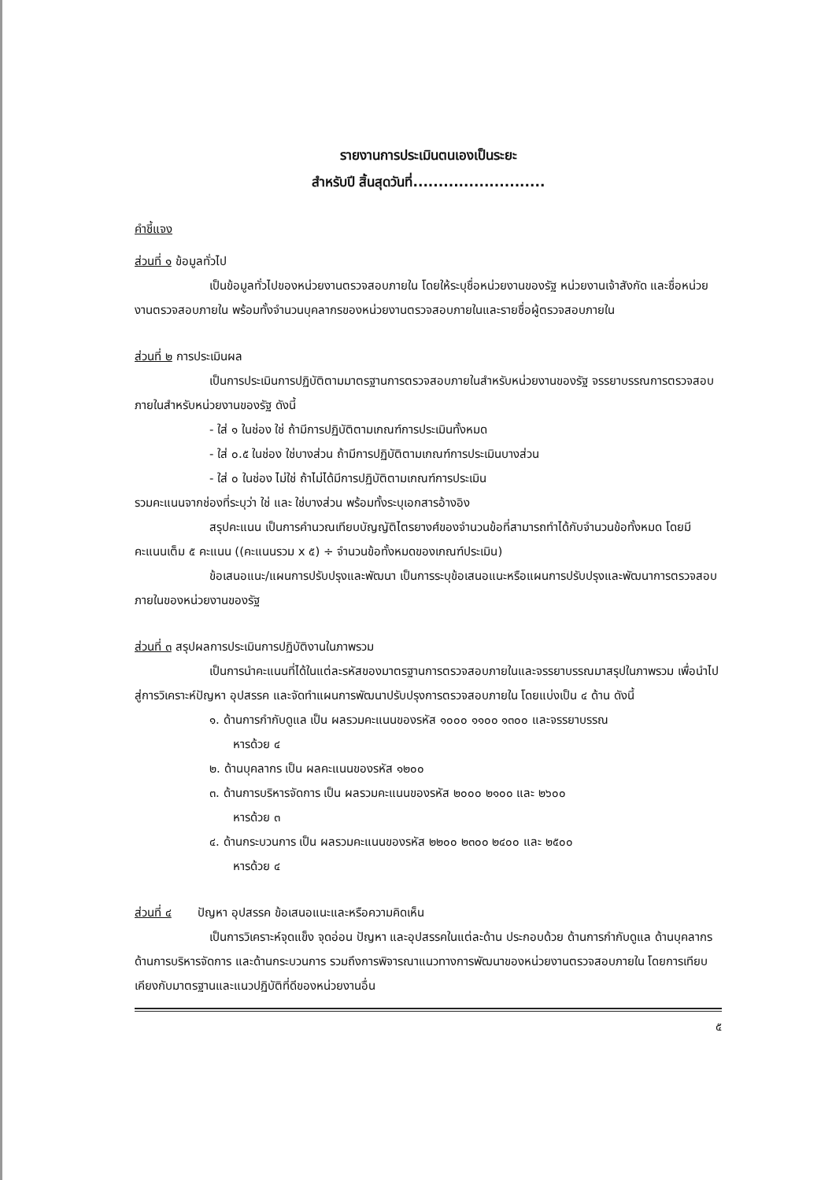รายงานการประเมินตนเองเป็นระยะ
สำหรับปี สิ้นสุดวันที่..........................
คำชี้แจง
ส่วนที่ ๑ ข้อมูลทั่วไป
เป็นข้อมูลทั่วไปของหน่วยงานตรวจสอบภายใน โดยให้ระบุชื่อหน่วยงานของรัฐ หน่วยงานเจ้าสังกัด และชื่อหน่วยงานตรวจสอบภายใน พร้อมทั้งจำนวนบุคลากรของหน่วยงานตรวจสอบภายในและรายชื่อผู้ตรวจสอบภายใน
ส่วนที่ ๒ การประเมินผล
เป็นการประเมินการปฏิบัติตามมาตรฐานการตรวจสอบภายในสำหรับหน่วยงานของรัฐ จรรยาบรรณการตรวจสอบภายในสำหรับหน่วยงานของรัฐ ดังนี้
- ใส่ ๑ ในช่อง ใช่ ถ้ามีการปฏิบัติตามเกณฑ์การประเมินทั้งหมด
- ใส่ ๐.๕ ในช่อง ใช่บางส่วน ถ้ามีการปฏิบัติตามเกณฑ์การประเมินบางส่วน
- ใส่ ๐ ในช่อง ไม่ใช่ ถ้าไม่ได้มีการปฏิบัติตามเกณฑ์การประเมิน
รวมคะแนนจากช่องที่ระบุว่า ใช่ และ ใช่บางส่วน พร้อมทั้งระบุเอกสารอ้างอิง
สรุปคะแนน เป็นการคำนวณเทียบบัญญัติไตรยางศ์ของจำนวนข้อที่สามารถทำได้กับจำนวนข้อทั้งหมด โดยมีคะแนนเต็ม ๕ คะแนน ((คะแนนรวม x ๕) ÷ จำนวนข้อทั้งหมดของเกณฑ์ประเมิน)
ข้อเสนอแนะ/แผนการปรับปรุงและพัฒนา เป็นการระบุข้อเสนอแนะหรือแผนการปรับปรุงและพัฒนาการตรวจสอบภายในของหน่วยงานของรัฐ
ส่วนที่ ๓ สรุปผลการประเมินการปฏิบัติงานในภาพรวม
เป็นการนำคะแนนที่ได้ในแต่ละรหัสของมาตรฐานการตรวจสอบภายในและจรรยาบรรณมาสรุปในภาพรวม เพื่อนำไปสู่การวิเคราะห์ปัญหา อุปสรรค และจัดทำแผนการพัฒนาปรับปรุงการตรวจสอบภายใน โดยแบ่งเป็น ๔ ด้าน ดังนี้
๑. ด้านการกำกับดูแล เป็น ผลรวมคะแนนของรหัส ๑๐๐๐ ๑๑๐๐ ๑๓๐๐ และจรรยาบรรณ
หารด้วย ๔
๒. ด้านบุคลากร เป็น ผลคะแนนของรหัส ๑๒๐๐
๓. ด้านการบริหารจัดการ เป็น ผลรวมคะแนนของรหัส ๒๐๐๐ ๒๑๐๐ และ ๒๖๐๐
หารด้วย ๓
๔. ด้านกระบวนการ เป็น ผลรวมคะแนนของรหัส ๒๒๐๐ ๒๓๐๐ ๒๔๐๐ และ ๒๕๐๐
หารด้วย ๔
ส่วนที่ ๔ ปัญหา อุปสรรค ข้อเสนอแนะและหรือความคิดเห็น
เป็นการวิเคราะห์จุดแข็ง จุดอ่อน ปัญหา และอุปสรรคในแต่ละด้าน ประกอบด้วย ด้านการกำกับดูแล ด้านบุคลากร ด้านการบริหารจัดการ และด้านกระบวนการ รวมถึงการพิจารณาแนวทางการพัฒนาของหน่วยงานตรวจสอบภายใน โดยการเทียบเคียงกับมาตรฐานและแนวปฏิบัติที่ดีของหน่วยงานอื่น
๕